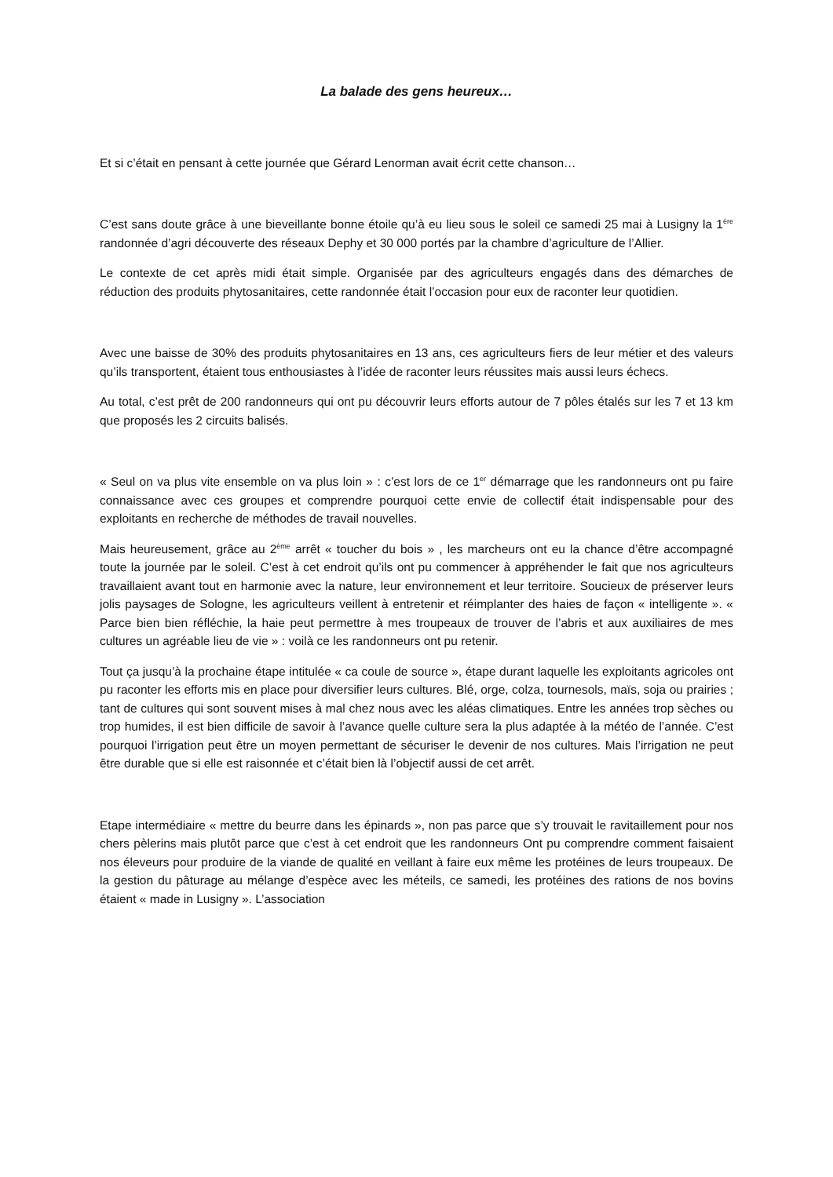La balade des gens heureux…
Et si c’était en pensant à cette journée que Gérard Lenorman avait écrit cette chanson…
C’est sans doute grâce à une bieveillante bonne étoile qu’à eu lieu sous le soleil ce samedi 25 mai à Lusigny la 1<sup>ère</sup> randonnée d’agri découverte des réseaux Dephy et 30 000 portés par la chambre d’agriculture de l’Allier.
Le contexte de cet après midi était simple. Organisée par des agriculteurs engagés dans des démarches de réduction des produits phytosanitaires, cette randonnée était l’occasion pour eux de raconter leur quotidien.
Avec une baisse de 30% des produits phytosanitaires en 13 ans, ces agriculteurs fiers de leur métier et des valeurs qu’ils transportent, étaient tous enthousiastes à l’idée de raconter leurs réussites mais aussi leurs échecs.
Au total, c’est prêt de 200 randonneurs qui ont pu découvrir leurs efforts autour de 7 pôles étalés sur les 7 et 13 km que proposés les 2 circuits balisés.
« Seul on va plus vite ensemble on va plus loin » : c’est lors de ce 1<sup>er</sup> démarrage que les randonneurs ont pu faire connaissance avec ces groupes et comprendre pourquoi cette envie de collectif était indispensable pour des exploitants en recherche de méthodes de travail nouvelles.
Mais heureusement, grâce au 2<sup>ème</sup> arrêt « toucher du bois » , les marcheurs ont eu la chance d’être accompagné toute la journée par le soleil. C’est à cet endroit qu’ils ont pu commencer à appréhender le fait que nos agriculteurs travaillaient avant tout en harmonie avec la nature, leur environnement et leur territoire. Soucieux de préserver leurs jolis paysages de Sologne, les agriculteurs veillent à entretenir et réimplanter des haies de façon « intelligente ». « Parce bien bien réfléchie, la haie peut permettre à mes troupeaux de trouver de l’abris et aux auxiliaires de mes cultures un agréable lieu de vie » : voilà ce les randonneurs ont pu retenir.
Tout ça jusqu’à la prochaine étape intitulée « ca coule de source », étape durant laquelle les exploitants agricoles ont pu raconter les efforts mis en place pour diversifier leurs cultures. Blé, orge, colza, tournesols, maïs, soja ou prairies ; tant de cultures qui sont souvent mises à mal chez nous avec les aléas climatiques. Entre les années trop sèches ou trop humides, il est bien difficile de savoir à l’avance quelle culture sera la plus adaptée à la météo de l’année. C’est pourquoi l’irrigation peut être un moyen permettant de sécuriser le devenir de nos cultures. Mais l’irrigation ne peut être durable que si elle est raisonnée et c’était bien là l’objectif aussi de cet arrêt.
Etape intermédiaire « mettre du beurre dans les épinards », non pas parce que s’y trouvait le ravitaillement pour nos chers pèlerins mais plutôt parce que c’est à cet endroit que les randonneurs Ont pu comprendre comment faisaient nos éleveurs pour produire de la viande de qualité en veillant à faire eux même les protéines de leurs troupeaux. De la gestion du pâturage au mélange d’espèce avec les méteils, ce samedi, les protéines des rations de nos bovins étaient « made in Lusigny ». L’association